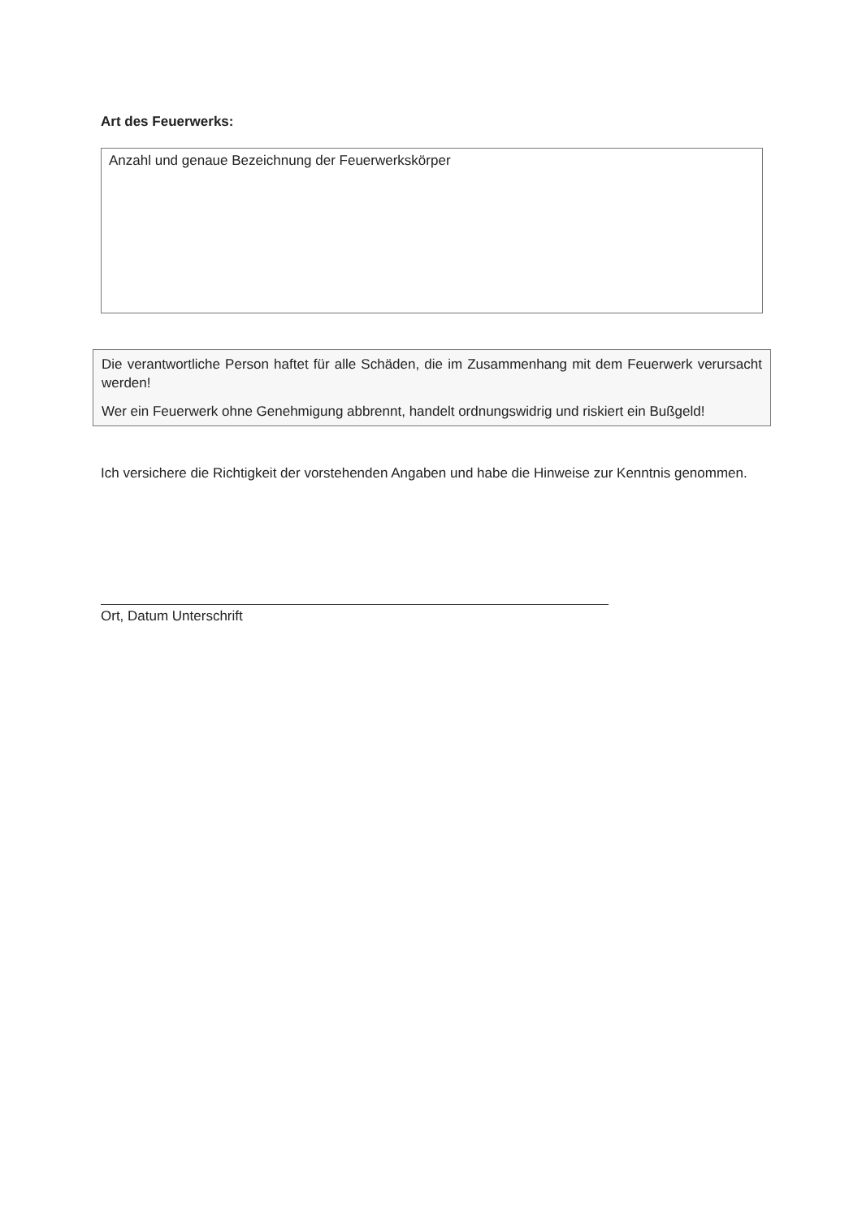Art des Feuerwerks:
Anzahl und genaue Bezeichnung der Feuerwerkskörper
Die verantwortliche Person haftet für alle Schäden, die im Zusammenhang mit dem Feuerwerk verursacht werden!
Wer ein Feuerwerk ohne Genehmigung abbrennt, handelt ordnungswidrig und riskiert ein Bußgeld!
Ich versichere die Richtigkeit der vorstehenden Angaben und habe die Hinweise zur Kenntnis genommen.
Ort, Datum Unterschrift